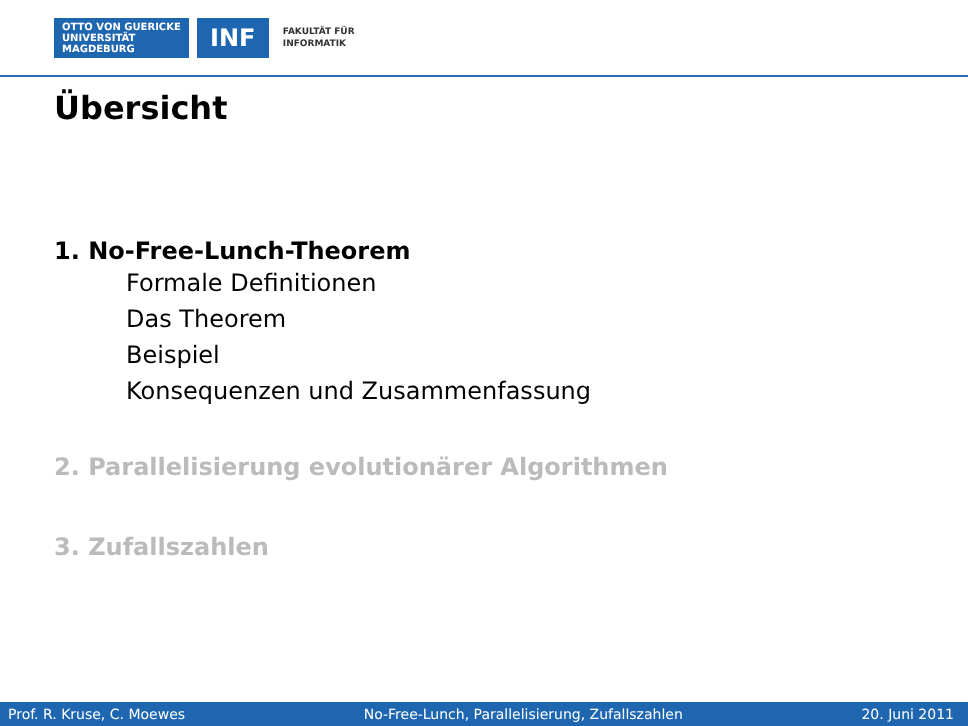OTTO VON GUERICKE
UNIVERSITÄT
MAGDEBURG
INF
FAKULTÄT FÜR
INFORMATIK
Übersicht
1. No-Free-Lunch-Theorem
Formale Definitionen
Das Theorem
Beispiel
Konsequenzen und Zusammenfassung
2. Parallelisierung evolutionärer Algorithmen
3. Zufallszahlen
Prof. R. Kruse, C. Moewes No-Free-Lunch, Parallelisierung, Zufallszahlen 20. Juni 2011